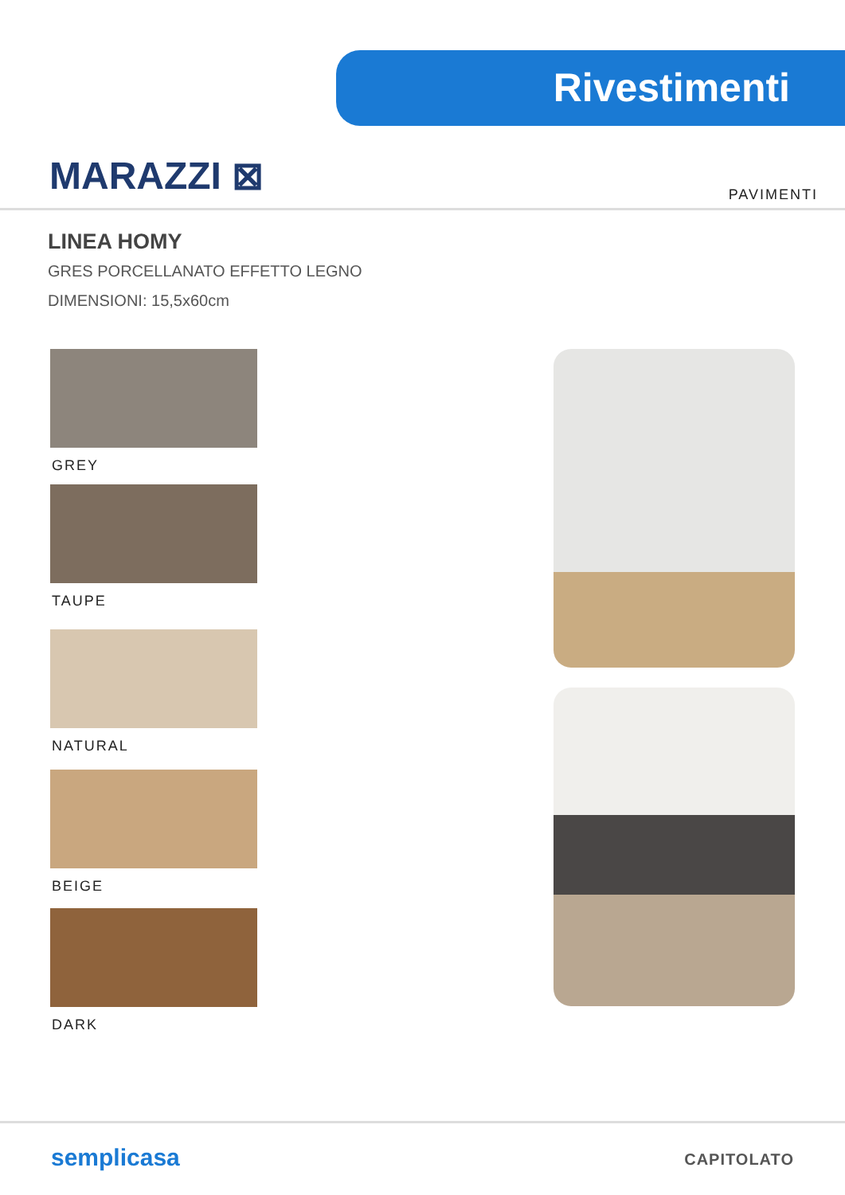Rivestimenti
MARAZZI ⊠ PAVIMENTI
LINEA HOMY
GRES PORCELLANATO EFFETTO LEGNO
DIMENSIONI: 15,5x60cm
GREY
TAUPE
NATURAL
BEIGE
DARK
semplicasa CAPITOLATO